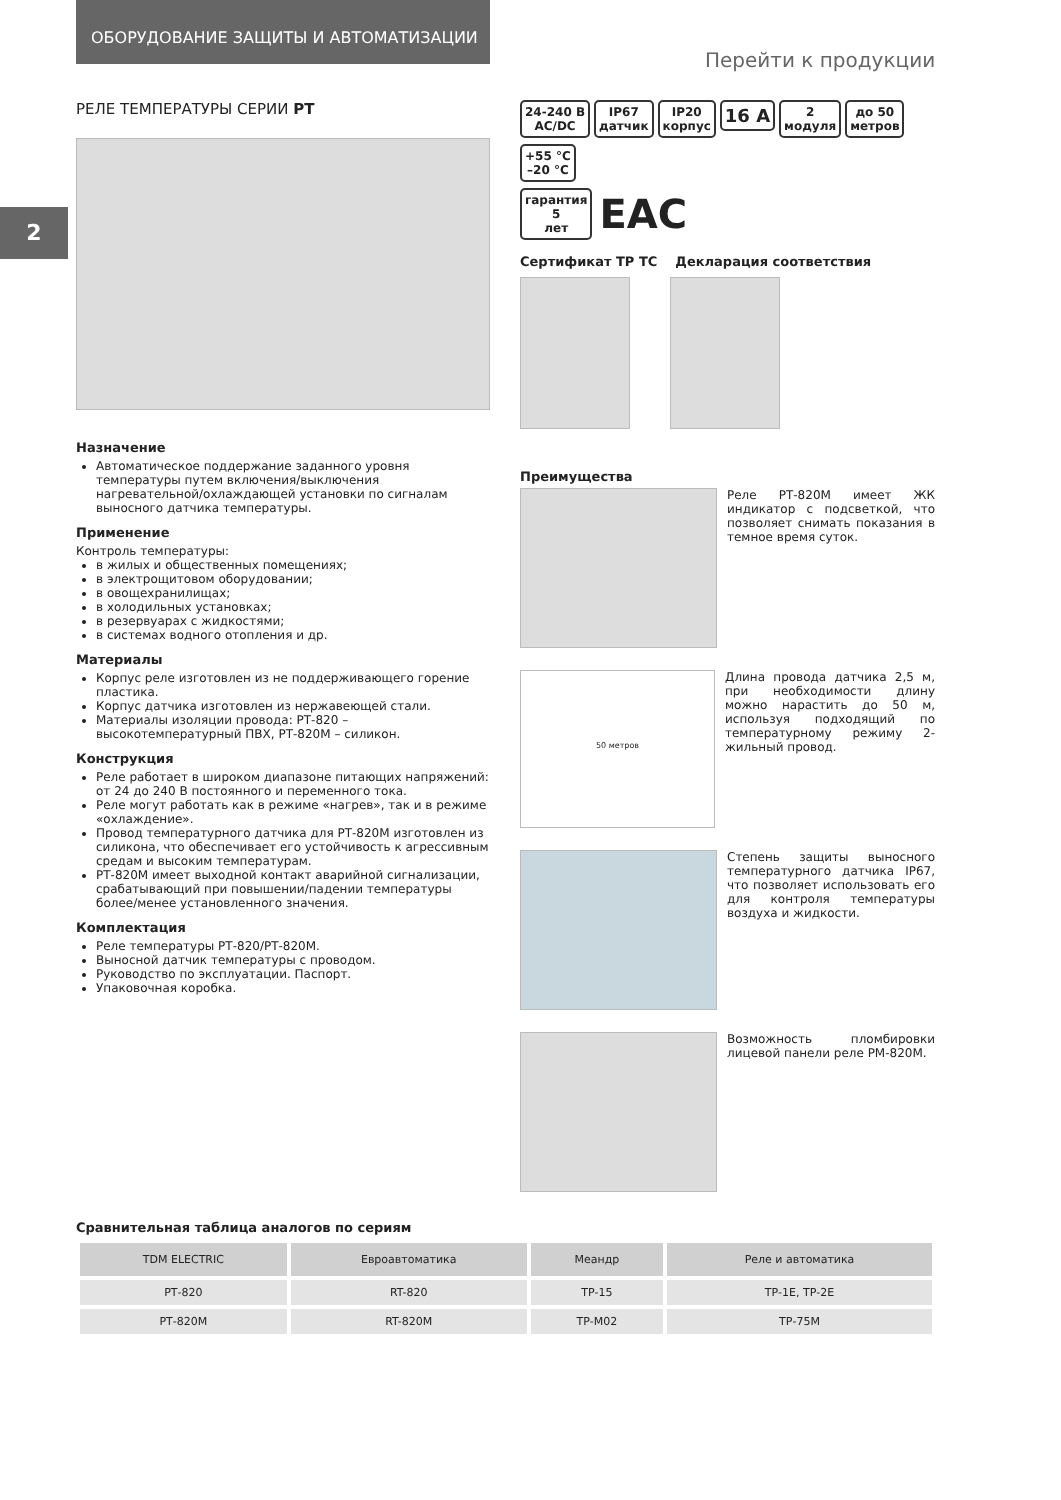ОБОРУДОВАНИЕ ЗАЩИТЫ И АВТОМАТИЗАЦИИ
Перейти к продукции
2
РЕЛЕ ТЕМПЕРАТУРЫ СЕРИИ РТ
Назначение
Автоматическое поддержание заданного уровня температуры путем включения/выключения нагревательной/охлаждающей установки по сигналам выносного датчика температуры.
Применение
Контроль температуры:
в жилых и общественных помещениях;
в электрощитовом оборудовании;
в овощехранилищах;
в холодильных установках;
в резервуарах с жидкостями;
в системах водного отопления и др.
Материалы
Корпус реле изготовлен из не поддерживающего горение пластика.
Корпус датчика изготовлен из нержавеющей стали.
Материалы изоляции провода: РТ-820 – высокотемпературный ПВХ, РТ-820М – силикон.
Конструкция
Реле работает в широком диапазоне питающих напряжений: от 24 до 240 В постоянного и переменного тока.
Реле могут работать как в режиме «нагрев», так и в режиме «охлаждение».
Провод температурного датчика для РТ-820М изготовлен из силикона, что обеспечивает его устойчивость к агрессивным средам и высоким температурам.
РТ-820М имеет выходной контакт аварийной сигнализации, срабатывающий при повышении/падении температуры более/менее установленного значения.
Комплектация
Реле температуры РТ-820/РТ-820М.
Выносной датчик температуры с проводом.
Руководство по эксплуатации. Паспорт.
Упаковочная коробка.
24-240 В
AC/DC IP67
датчик IP20
корпус 16 A 2
модуля до 50
метров +55 °C
–20 °C
гарантия
5
лет EAC
Сертификат ТР ТС Декларация соответствия
Преимущества
Реле РТ-820М имеет ЖК индикатор с подсветкой, что позволяет снимать показания в темное время суток.
50 метров
Длина провода датчика 2,5 м, при необходимости длину можно нарастить до 50 м, используя подходящий по температурному режиму 2-жильный провод.
Степень защиты выносного температурного датчика IP67, что позволяет использовать его для контроля температуры воздуха и жидкости.
Возможность пломбировки лицевой панели реле РМ-820М.
Сравнительная таблица аналогов по сериям
| TDM ELECTRIC | Евроавтоматика | Меандр | Реле и автоматика |
| --- | --- | --- | --- |
| РТ-820 | RT-820 | ТР-15 | ТР-1Е, ТР-2Е |
| РТ-820М | RT-820М | ТР-М02 | ТР-75М |